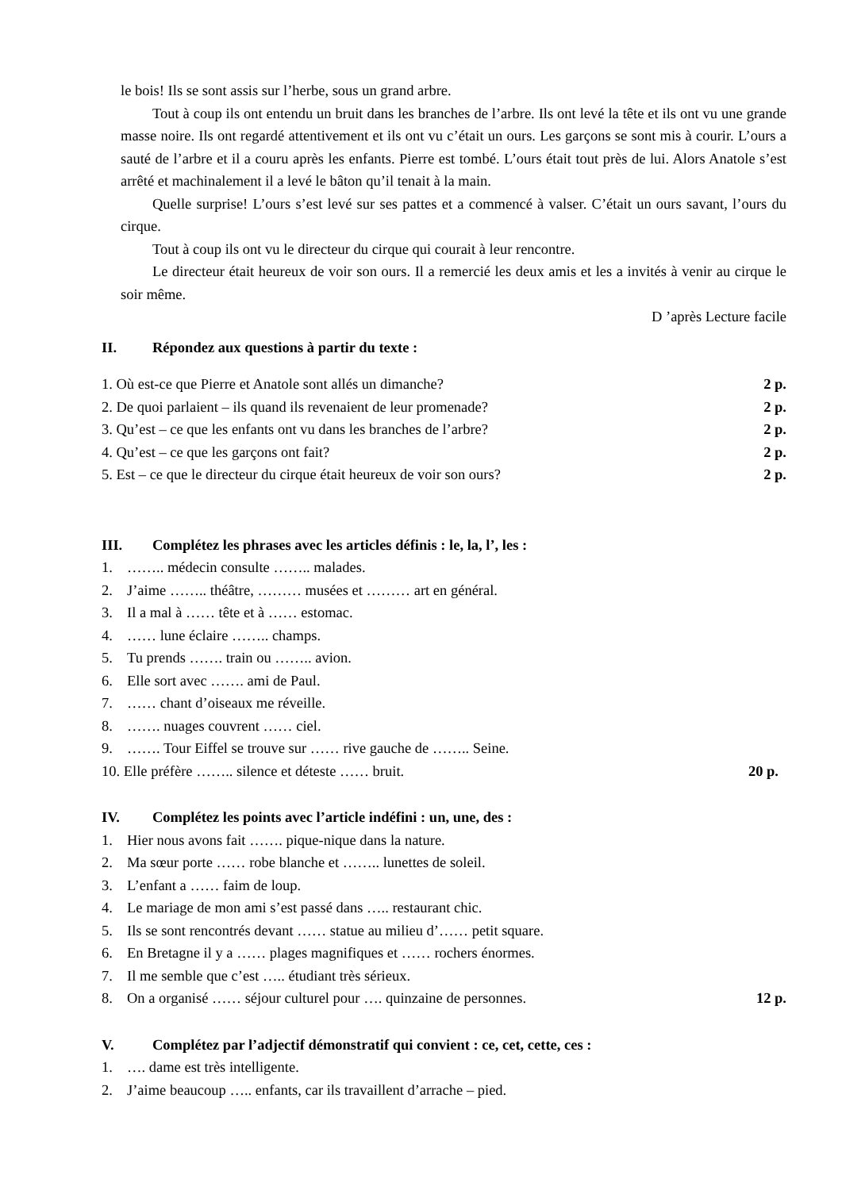le bois! Ils se sont assis sur l’herbe, sous un grand arbre.
Tout à coup ils ont entendu un bruit dans les branches de l’arbre. Ils ont levé la tête et ils ont vu une grande masse noire. Ils ont regardé attentivement et ils ont vu c’était un ours. Les garçons se sont mis à courir. L’ours a sauté de l’arbre et il a couru après les enfants. Pierre est tombé. L’ours était tout près de lui. Alors Anatole s’est arrêté et machinalement il a levé le bâton qu’il tenait à la main.
Quelle surprise! L’ours s’est levé sur ses pattes et a commencé à valser. C’était un ours savant, l’ours du cirque.
Tout à coup ils ont vu le directeur du cirque qui courait à leur rencontre.
Le directeur était heureux de voir son ours. Il a remercié les deux amis et les a invités à venir au cirque le soir même.
D ’après Lecture facile
II. Répondez aux questions à partir du texte :
1. Où est-ce que Pierre et Anatole sont allés un dimanche? 2 p.
2. De quoi parlaient – ils quand ils revenaient de leur promenade? 2 p.
3. Qu’est – ce que les enfants ont vu dans les branches de l’arbre? 2 p.
4. Qu’est – ce que les garçons ont fait? 2 p.
5. Est – ce que le directeur du cirque était heureux de voir son ours? 2 p.
III. Complétez les phrases avec les articles définis : le, la, l’, les :
1. …….. médecin consulte …….. malades.
2. J’aime …….. théâtre, ……… musées et ……… art en général.
3. Il a mal à …… tête et à …… estomac.
4. …… lune éclaire …….. champs.
5. Tu prends ……. train ou …….. avion.
6. Elle sort avec ……. ami de Paul.
7. …… chant d’oiseaux me réveille.
8. ……. nuages couvrent …… ciel.
9. ……. Tour Eiffel se trouve sur …… rive gauche de …….. Seine.
10. Elle préfère …….. silence et déteste …… bruit. 20 p.
IV. Complétez les points avec l’article indéfini : un, une, des :
1. Hier nous avons fait ……. pique-nique dans la nature.
2. Ma sœur porte …… robe blanche et …….. lunettes de soleil.
3. L’enfant a …… faim de loup.
4. Le mariage de mon ami s’est passé dans ….. restaurant chic.
5. Ils se sont rencontrés devant …… statue au milieu d’…… petit square.
6. En Bretagne il y a …… plages magnifiques et …… rochers énormes.
7. Il me semble que c’est ….. étudiant très sérieux.
8. On a organisé …… séjour culturel pour …. quinzaine de personnes. 12 p.
V. Complétez par l’adjectif démonstratif qui convient : ce, cet, cette, ces :
1. …. dame est très intelligente.
2. J’aime beaucoup ….. enfants, car ils travaillent d’arrache – pied.